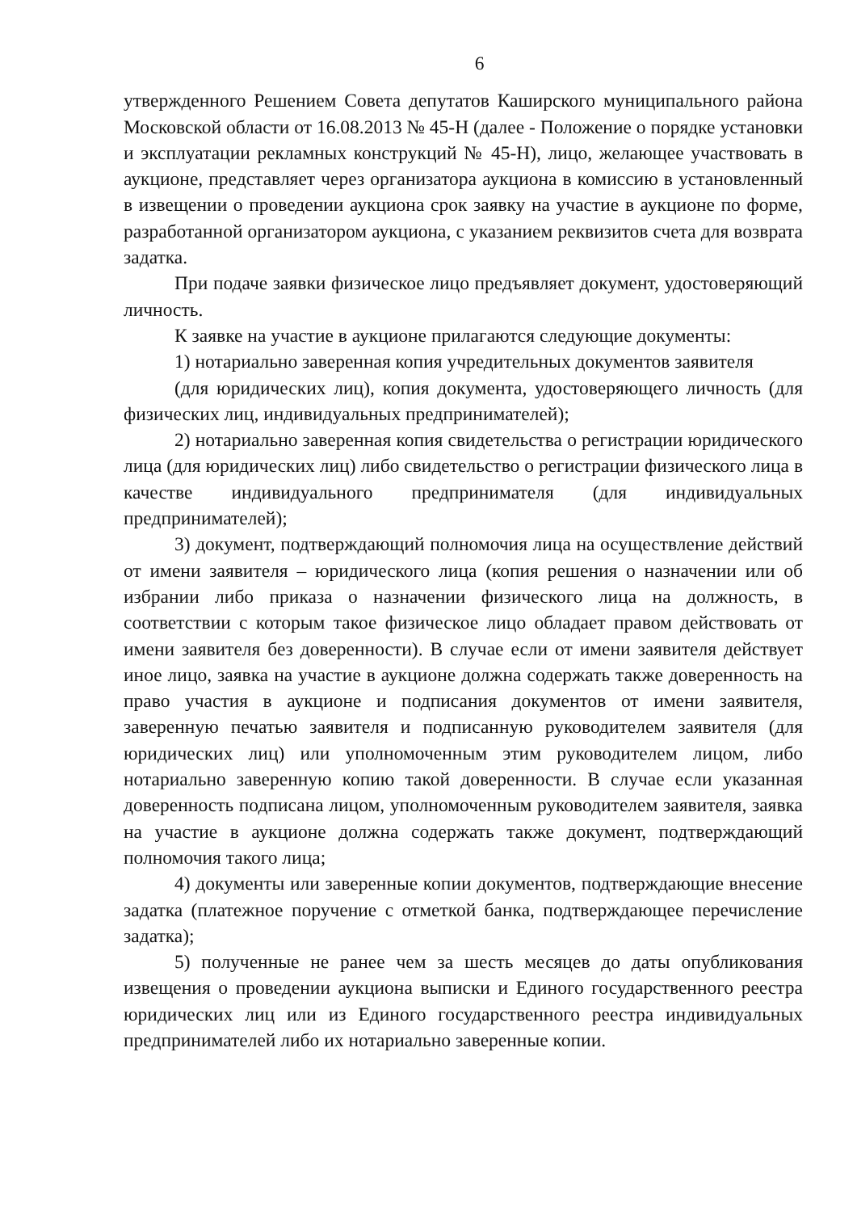6
утвержденного Решением Совета депутатов Каширского муниципального района Московской области от 16.08.2013 № 45-Н (далее - Положение о порядке установки и эксплуатации рекламных конструкций № 45-Н), лицо, желающее участвовать в аукционе, представляет через организатора аукциона в комиссию в установленный в извещении о проведении аукциона срок заявку на участие в аукционе по форме, разработанной организатором аукциона, с указанием реквизитов счета для возврата задатка.
При подаче заявки физическое лицо предъявляет документ, удостоверяющий личность.
К заявке на участие в аукционе прилагаются следующие документы:
1) нотариально заверенная копия учредительных документов заявителя
(для юридических лиц), копия документа, удостоверяющего личность (для физических лиц, индивидуальных предпринимателей);
2) нотариально заверенная копия свидетельства о регистрации юридического лица (для юридических лиц) либо свидетельство о регистрации физического лица в качестве индивидуального предпринимателя (для индивидуальных предпринимателей);
3) документ, подтверждающий полномочия лица на осуществление действий от имени заявителя – юридического лица (копия решения о назначении или об избрании либо приказа о назначении физического лица на должность, в соответствии с которым такое физическое лицо обладает правом действовать от имени заявителя без доверенности). В случае если от имени заявителя действует иное лицо, заявка на участие в аукционе должна содержать также доверенность на право участия в аукционе и подписания документов от имени заявителя, заверенную печатью заявителя и подписанную руководителем заявителя (для юридических лиц) или уполномоченным этим руководителем лицом, либо нотариально заверенную копию такой доверенности. В случае если указанная доверенность подписана лицом, уполномоченным руководителем заявителя, заявка на участие в аукционе должна содержать также документ, подтверждающий полномочия такого лица;
4) документы или заверенные копии документов, подтверждающие внесение задатка (платежное поручение с отметкой банка, подтверждающее перечисление задатка);
5) полученные не ранее чем за шесть месяцев до даты опубликования извещения о проведении аукциона выписки и Единого государственного реестра юридических лиц или из Единого государственного реестра индивидуальных предпринимателей либо их нотариально заверенные копии.